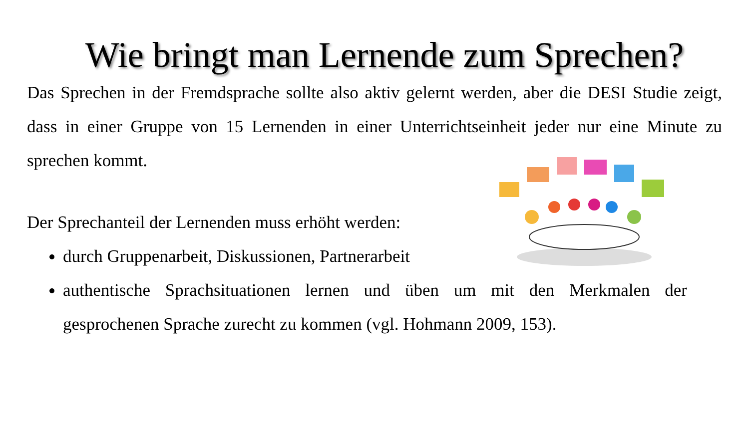Wie bringt man Lernende zum Sprechen?
Das Sprechen in der Fremdsprache sollte also aktiv gelernt werden, aber die DESI Studie zeigt, dass in einer Gruppe von 15 Lernenden in einer Unterrichtseinheit jeder nur eine Minute zu sprechen kommt.
Der Sprechanteil der Lernenden muss erhöht werden:
durch Gruppenarbeit, Diskussionen, Partnerarbeit
authentische Sprachsituationen lernen und üben um mit den Merkmalen der gesprochenen Sprache zurecht zu kommen (vgl. Hohmann 2009, 153).